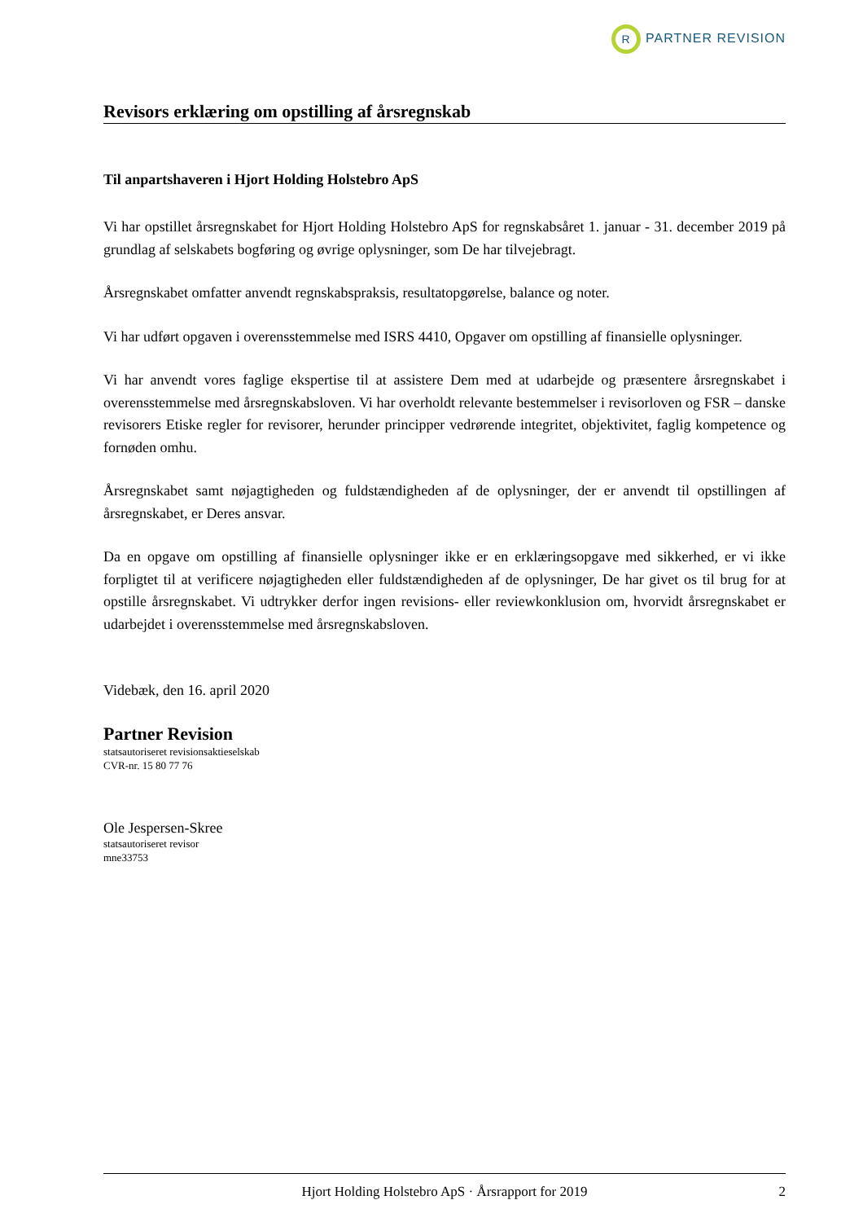R PARTNER REVISION
Revisors erklæring om opstilling af årsregnskab
Til anpartshaveren i Hjort Holding Holstebro ApS
Vi har opstillet årsregnskabet for Hjort Holding Holstebro ApS for regnskabsåret 1. januar - 31. december 2019 på grundlag af selskabets bogføring og øvrige oplysninger, som De har tilvejebragt.
Årsregnskabet omfatter anvendt regnskabspraksis, resultatopgørelse, balance og noter.
Vi har udført opgaven i overensstemmelse med ISRS 4410, Opgaver om opstilling af finansielle oplysninger.
Vi har anvendt vores faglige ekspertise til at assistere Dem med at udarbejde og præsentere årsregnskabet i overensstemmelse med årsregnskabsloven. Vi har overholdt relevante bestemmelser i revisorloven og FSR – danske revisorers Etiske regler for revisorer, herunder principper vedrørende integritet, objektivitet, faglig kompetence og fornøden omhu.
Årsregnskabet samt nøjagtigheden og fuldstændigheden af de oplysninger, der er anvendt til opstillingen af årsregnskabet, er Deres ansvar.
Da en opgave om opstilling af finansielle oplysninger ikke er en erklæringsopgave med sikkerhed, er vi ikke forpligtet til at verificere nøjagtigheden eller fuldstændigheden af de oplysninger, De har givet os til brug for at opstille årsregnskabet. Vi udtrykker derfor ingen revisions- eller reviewkonklusion om, hvorvidt årsregnskabet er udarbejdet i overensstemmelse med årsregnskabsloven.
Videbæk, den 16. april 2020
Partner Revision
statsautoriseret revisionsaktieselskab
CVR-nr. 15 80 77 76
Ole Jespersen-Skree
statsautoriseret revisor
mne33753
Hjort Holding Holstebro ApS · Årsrapport for 2019 2